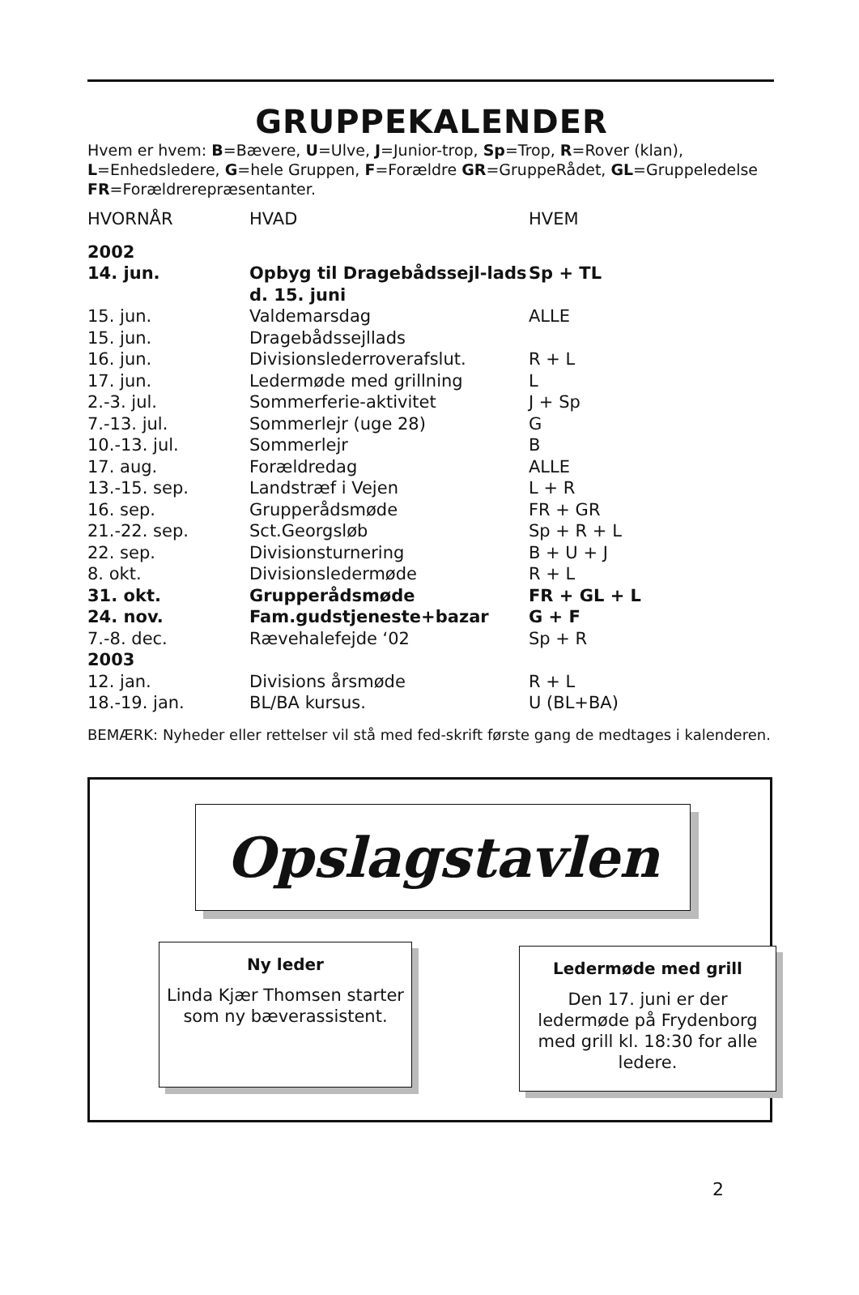GRUPPEKALENDER
Hvem er hvem: B=Bævere, U=Ulve, J=Junior-trop, Sp=Trop, R=Rover (klan), L=Enhedsledere, G=hele Gruppen, F=Forældre GR=GruppeRådet, GL=Gruppeledelse FR=Forældrerepræsentanter.
| HVORNÅR | HVAD | HVEM |
| --- | --- | --- |
| 2002 | | |
| 14. jun. | Opbyg til Dragebådssejl-lads d. 15. juni | Sp + TL |
| 15. jun. | Valdemarsdag | ALLE |
| 15. jun. | Dragebådssejllads | |
| 16. jun. | Divisionslederroverafslut. | R + L |
| 17. jun. | Ledermøde med grillning | L |
| 2.-3. jul. | Sommerferie-aktivitet | J + Sp |
| 7.-13. jul. | Sommerlejr (uge 28) | G |
| 10.-13. jul. | Sommerlejr | B |
| 17. aug. | Forældredag | ALLE |
| 13.-15. sep. | Landstræf i Vejen | L + R |
| 16. sep. | Grupperådsmøde | FR + GR |
| 21.-22. sep. | Sct.Georgsløb | Sp + R + L |
| 22. sep. | Divisionsturnering | B + U + J |
| 8. okt. | Divisionsledermøde | R + L |
| 31. okt. | Grupperådsmøde | FR + GL + L |
| 24. nov. | Fam.gudstjeneste+bazar | G + F |
| 7.-8. dec. | Rævehalefejde ‘02 | Sp + R |
| 2003 | | |
| 12. jan. | Divisions årsmøde | R + L |
| 18.-19. jan. | BL/BA kursus. | U (BL+BA) |
BEMÆRK: Nyheder eller rettelser vil stå med fed-skrift første gang de medtages i kalenderen.
Opslagstavlen
Ny leder
Linda Kjær Thomsen starter som ny bæverassistent.
Ledermøde med grill
Den 17. juni er der ledermøde på Frydenborg med grill kl. 18:30 for alle ledere.
2